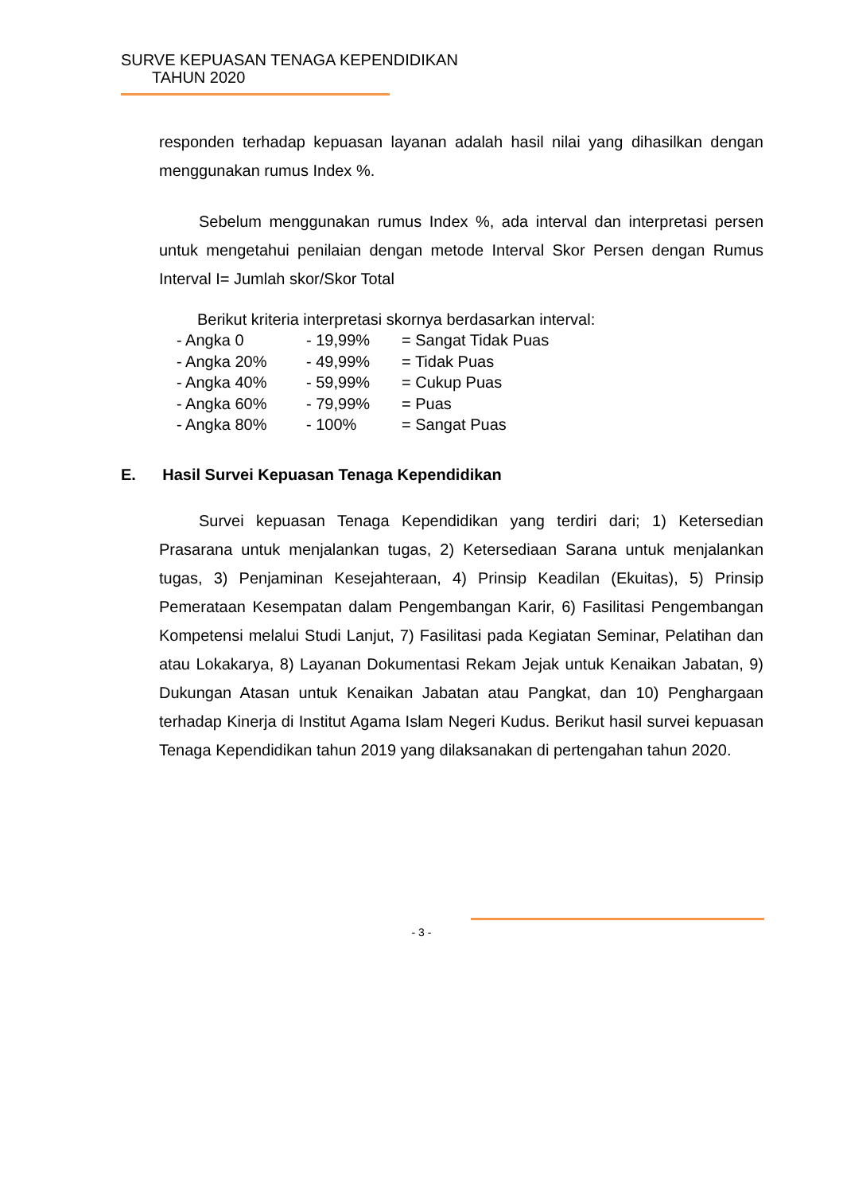SURVE KEPUASAN TENAGA KEPENDIDIKAN
TAHUN 2020
responden terhadap kepuasan layanan adalah hasil nilai yang dihasilkan dengan menggunakan rumus Index %.
Sebelum menggunakan rumus Index %, ada interval dan interpretasi persen untuk mengetahui penilaian dengan metode Interval Skor Persen dengan Rumus Interval I= Jumlah skor/Skor Total
Berikut kriteria interpretasi skornya berdasarkan interval:
| - Angka 0 | - 19,99% | = Sangat Tidak Puas |
| - Angka 20% | - 49,99% | = Tidak Puas |
| - Angka 40% | - 59,99% | = Cukup Puas |
| - Angka 60% | - 79,99% | = Puas |
| - Angka 80% | - 100% | = Sangat Puas |
E. Hasil Survei Kepuasan Tenaga Kependidikan
Survei kepuasan Tenaga Kependidikan yang terdiri dari; 1) Ketersedian Prasarana untuk menjalankan tugas, 2) Ketersediaan Sarana untuk menjalankan tugas, 3) Penjaminan Kesejahteraan, 4) Prinsip Keadilan (Ekuitas), 5) Prinsip Pemerataan Kesempatan dalam Pengembangan Karir, 6) Fasilitasi Pengembangan Kompetensi melalui Studi Lanjut, 7) Fasilitasi pada Kegiatan Seminar, Pelatihan dan atau Lokakarya, 8) Layanan Dokumentasi Rekam Jejak untuk Kenaikan Jabatan, 9) Dukungan Atasan untuk Kenaikan Jabatan atau Pangkat, dan 10) Penghargaan terhadap Kinerja di Institut Agama Islam Negeri Kudus. Berikut hasil survei kepuasan Tenaga Kependidikan tahun 2019 yang dilaksanakan di pertengahan tahun 2020.
- 3 -